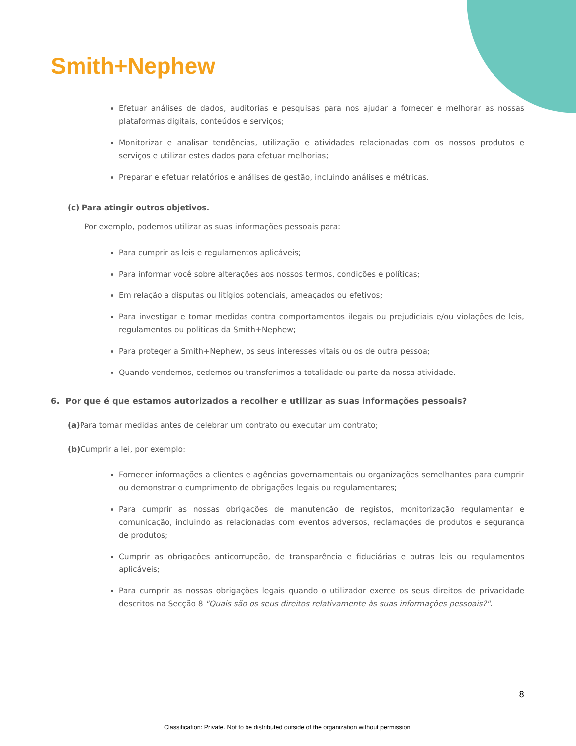Smith+Nephew
Efetuar análises de dados, auditorias e pesquisas para nos ajudar a fornecer e melhorar as nossas plataformas digitais, conteúdos e serviços;
Monitorizar e analisar tendências, utilização e atividades relacionadas com os nossos produtos e serviços e utilizar estes dados para efetuar melhorias;
Preparar e efetuar relatórios e análises de gestão, incluindo análises e métricas.
(c) Para atingir outros objetivos.
Por exemplo, podemos utilizar as suas informações pessoais para:
Para cumprir as leis e regulamentos aplicáveis;
Para informar você sobre alterações aos nossos termos, condições e políticas;
Em relação a disputas ou litígios potenciais, ameaçados ou efetivos;
Para investigar e tomar medidas contra comportamentos ilegais ou prejudiciais e/ou violações de leis, regulamentos ou políticas da Smith+Nephew;
Para proteger a Smith+Nephew, os seus interesses vitais ou os de outra pessoa;
Quando vendemos, cedemos ou transferimos a totalidade ou parte da nossa atividade.
6. Por que é que estamos autorizados a recolher e utilizar as suas informações pessoais?
(a) Para tomar medidas antes de celebrar um contrato ou executar um contrato;
(b) Cumprir a lei, por exemplo:
Fornecer informações a clientes e agências governamentais ou organizações semelhantes para cumprir ou demonstrar o cumprimento de obrigações legais ou regulamentares;
Para cumprir as nossas obrigações de manutenção de registos, monitorização regulamentar e comunicação, incluindo as relacionadas com eventos adversos, reclamações de produtos e segurança de produtos;
Cumprir as obrigações anticorrupção, de transparência e fiduciárias e outras leis ou regulamentos aplicáveis;
Para cumprir as nossas obrigações legais quando o utilizador exerce os seus direitos de privacidade descritos na Secção 8 "Quais são os seus direitos relativamente às suas informações pessoais?".
8
Classification: Private. Not to be distributed outside of the organization without permission.